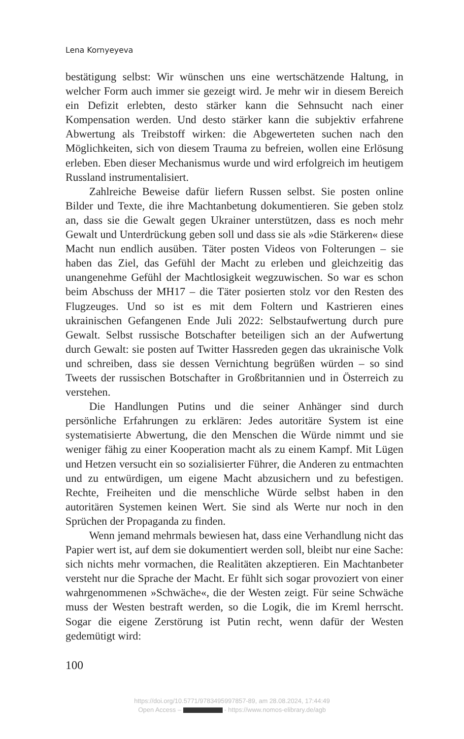Lena Kornyeyeva
bestätigung selbst: Wir wünschen uns eine wertschätzende Haltung, in welcher Form auch immer sie gezeigt wird. Je mehr wir in diesem Bereich ein Defizit erlebten, desto stärker kann die Sehnsucht nach einer Kompensation werden. Und desto stärker kann die subjektiv erfahrene Abwertung als Treibstoff wirken: die Abgewerteten suchen nach den Möglichkeiten, sich von diesem Trauma zu befreien, wollen eine Erlösung erleben. Eben dieser Mechanismus wurde und wird erfolgreich im heutigem Russland instrumentalisiert.
Zahlreiche Beweise dafür liefern Russen selbst. Sie posten online Bilder und Texte, die ihre Machtanbetung dokumentieren. Sie geben stolz an, dass sie die Gewalt gegen Ukrainer unterstützen, dass es noch mehr Gewalt und Unterdrückung geben soll und dass sie als »die Stärkeren« diese Macht nun endlich ausüben. Täter posten Videos von Folterungen – sie haben das Ziel, das Gefühl der Macht zu erleben und gleichzeitig das unangenehme Gefühl der Machtlosigkeit wegzuwischen. So war es schon beim Abschuss der MH17 – die Täter posierten stolz vor den Resten des Flugzeuges. Und so ist es mit dem Foltern und Kastrieren eines ukrainischen Gefangenen Ende Juli 2022: Selbstaufwertung durch pure Gewalt. Selbst russische Botschafter beteiligen sich an der Aufwertung durch Gewalt: sie posten auf Twitter Hassreden gegen das ukrainische Volk und schreiben, dass sie dessen Vernichtung begrüßen würden – so sind Tweets der russischen Botschafter in Großbritannien und in Österreich zu verstehen.
Die Handlungen Putins und die seiner Anhänger sind durch persönliche Erfahrungen zu erklären: Jedes autoritäre System ist eine systematisierte Abwertung, die den Menschen die Würde nimmt und sie weniger fähig zu einer Kooperation macht als zu einem Kampf. Mit Lügen und Hetzen versucht ein so sozialisierter Führer, die Anderen zu entmachten und zu entwürdigen, um eigene Macht abzusichern und zu befestigen. Rechte, Freiheiten und die menschliche Würde selbst haben in den autoritären Systemen keinen Wert. Sie sind als Werte nur noch in den Sprüchen der Propaganda zu finden.
Wenn jemand mehrmals bewiesen hat, dass eine Verhandlung nicht das Papier wert ist, auf dem sie dokumentiert werden soll, bleibt nur eine Sache: sich nichts mehr vormachen, die Realitäten akzeptieren. Ein Machtanbeter versteht nur die Sprache der Macht. Er fühlt sich sogar provoziert von einer wahrgenommenen »Schwäche«, die der Westen zeigt. Für seine Schwäche muss der Westen bestraft werden, so die Logik, die im Kreml herrscht. Sogar die eigene Zerstörung ist Putin recht, wenn dafür der Westen gedemütigt wird:
100
https://doi.org/10.5771/9783495997857-89, am 28.08.2024, 17:44:49
Open Access – - https://www.nomos-elibrary.de/agb